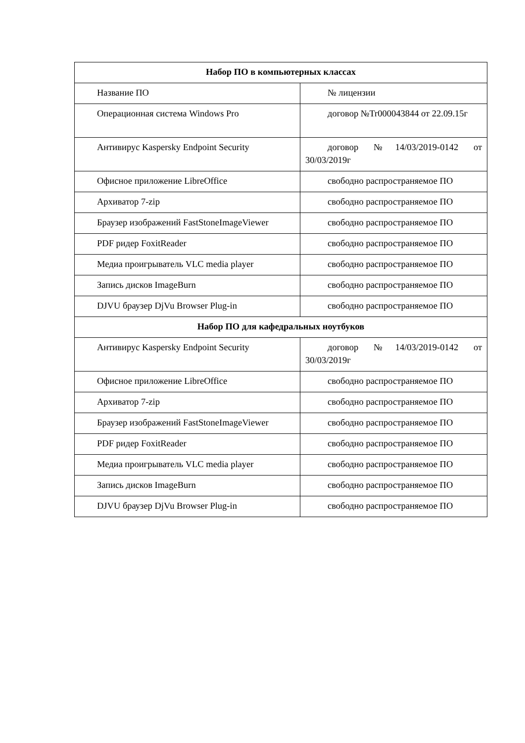| Набор ПО в компьютерных классах | |
| --- | --- |
| Название ПО | № лицензии |
| Операционная система Windows Pro | договор №Tr000043844 от 22.09.15г |
| Антивирус Kaspersky Endpoint Security | договор №14/03/2019-0142 от 30/03/2019г |
| Офисное приложение LibreOffice | свободно распространяемое ПО |
| Архиватор 7-zip | свободно распространяемое ПО |
| Браузер изображений FastStoneImageViewer | свободно распространяемое ПО |
| PDF ридер FoxitReader | свободно распространяемое ПО |
| Медиа проигрыватель VLC media player | свободно распространяемое ПО |
| Запись дисков ImageBurn | свободно распространяемое ПО |
| DJVU браузер DjVu Browser Plug-in | свободно распространяемое ПО |
| Набор ПО для кафедральных ноутбуков | |
| Антивирус Kaspersky Endpoint Security | договор №14/03/2019-0142 от 30/03/2019г |
| Офисное приложение LibreOffice | свободно распространяемое ПО |
| Архиватор 7-zip | свободно распространяемое ПО |
| Браузер изображений FastStoneImageViewer | свободно распространяемое ПО |
| PDF ридер FoxitReader | свободно распространяемое ПО |
| Медиа проигрыватель VLC media player | свободно распространяемое ПО |
| Запись дисков ImageBurn | свободно распространяемое ПО |
| DJVU браузер DjVu Browser Plug-in | свободно распространяемое ПО |